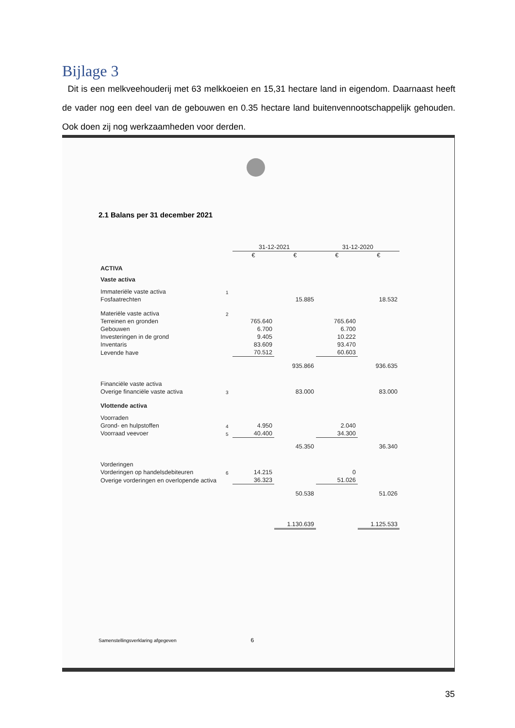Bijlage 3
Dit is een melkveehouderij met 63 melkkoeien en 15,31 hectare land in eigendom. Daarnaast heeft de vader nog een deel van de gebouwen en 0.35 hectare land buitenvennootschappelijk gehouden. Ook doen zij nog werkzaamheden voor derden.
2.1 Balans per 31 december 2021
| | | 31-12-2021 | | 31-12-2020 | |
| | | € | € | € | € |
| ACTIVA | | | | | |
| Vaste activa | | | | | |
| Immateriële vaste activa | 1 | | | | |
| Fosfaatrechten | | | 15.885 | | 18.532 |
| Materiële vaste activa | 2 | | | | |
| Terreinen en gronden | | 765.640 | | 765.640 | |
| Gebouwen | | 6.700 | | 6.700 | |
| Investeringen in de grond | | 9.405 | | 10.222 | |
| Inventaris | | 83.609 | | 93.470 | |
| Levende have | | 70.512 | | 60.603 | |
| | | | 935.866 | | 936.635 |
| Financiële vaste activa | | | | | |
| Overige financiële vaste activa | 3 | | 83.000 | | 83.000 |
| Vlottende activa | | | | | |
| Voorraden | | | | | |
| Grond- en hulpstoffen | 4 | 4.950 | | 2.040 | |
| Voorraad veevoer | 5 | 40.400 | | 34.300 | |
| | | | 45.350 | | 36.340 |
| Vorderingen | | | | | |
| Vorderingen op handelsdebiteuren | 6 | 14.215 | | 0 | |
| Overige vorderingen en overlopende activa | | 36.323 | | 51.026 | |
| | | | 50.538 | | 51.026 |
| | | | 1.130.639 | | 1.125.533 |
Samenstellingsverklaring afgegeven 6
35